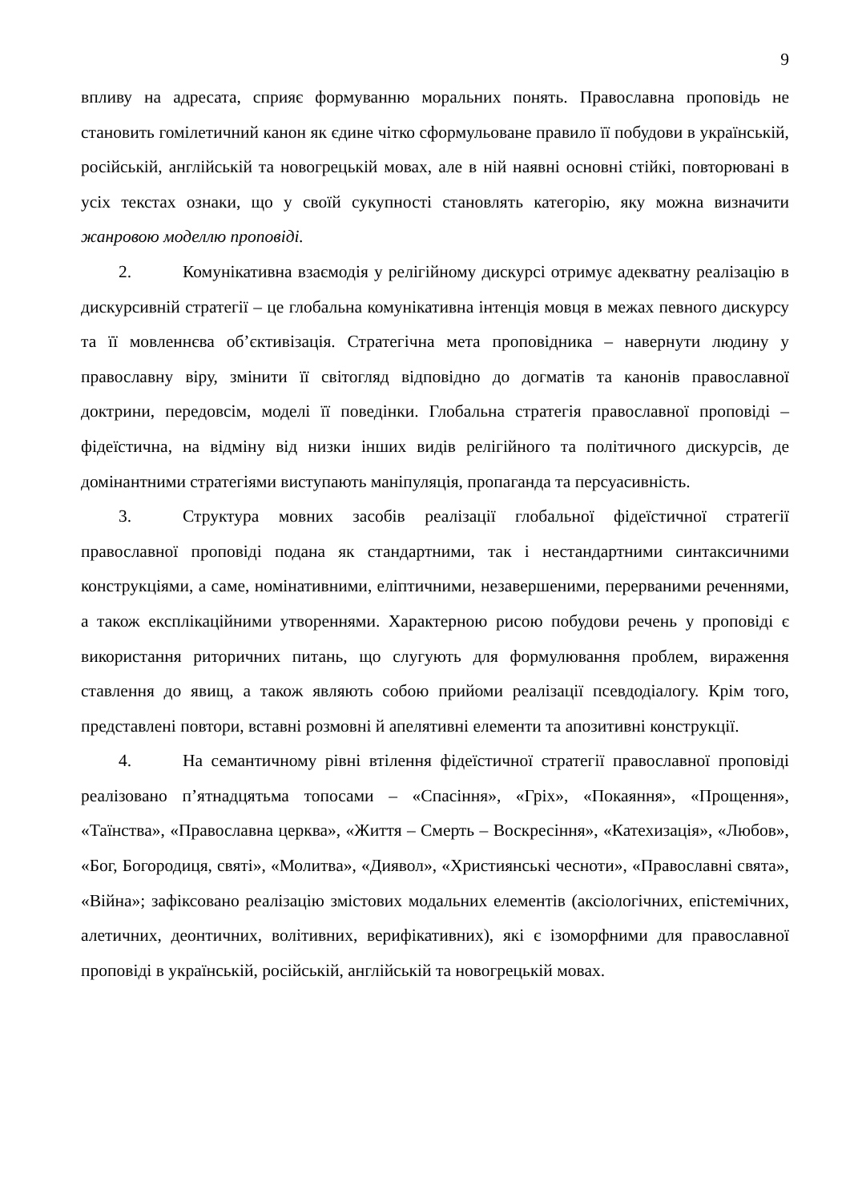9
впливу на адресата, сприяє формуванню моральних понять. Православна проповідь не становить гомілетичний канон як єдине чітко сформульоване правило її побудови в українській, російській, англійській та новогрецькій мовах, але в ній наявні основні стійкі, повторювані в усіх текстах ознаки, що у своїй сукупності становлять категорію, яку можна визначити жанровою моделлю проповіді.
2. Комунікативна взаємодія у релігійному дискурсі отримує адекватну реалізацію в дискурсивній стратегії – це глобальна комунікативна інтенція мовця в межах певного дискурсу та її мовленнєва об’єктивізація. Стратегічна мета проповідника – навернути людину у православну віру, змінити її світогляд відповідно до догматів та канонів православної доктрини, передовсім, моделі її поведінки. Глобальна стратегія православної проповіді – фідеїстична, на відміну від низки інших видів релігійного та політичного дискурсів, де домінантними стратегіями виступають маніпуляція, пропаганда та персуасивність.
3. Структура мовних засобів реалізації глобальної фідеїстичної стратегії православної проповіді подана як стандартними, так і нестандартними синтаксичними конструкціями, а саме, номінативними, еліптичними, незавершеними, перерваними реченнями, а також експлікаційними утвореннями. Характерною рисою побудови речень у проповіді є використання риторичних питань, що слугують для формулювання проблем, вираження ставлення до явищ, а також являють собою прийоми реалізації псевдодіалогу. Крім того, представлені повтори, вставні розмовні й апелятивні елементи та апозитивні конструкції.
4. На семантичному рівні втілення фідеїстичної стратегії православної проповіді реалізовано п’ятнадцятьма топосами – «Спасіння», «Гріх», «Покаяння», «Прощення», «Таїнства», «Православна церква», «Життя – Смерть – Воскресіння», «Катехизація», «Любов», «Бог, Богородиця, святі», «Молитва», «Диявол», «Християнські чесноти», «Православні свята», «Війна»; зафіксовано реалізацію змістових модальних елементів (аксіологічних, епістемічних, алетичних, деонтичних, волітивних, верифікативних), які є ізоморфними для православної проповіді в українській, російській, англійській та новогрецькій мовах.